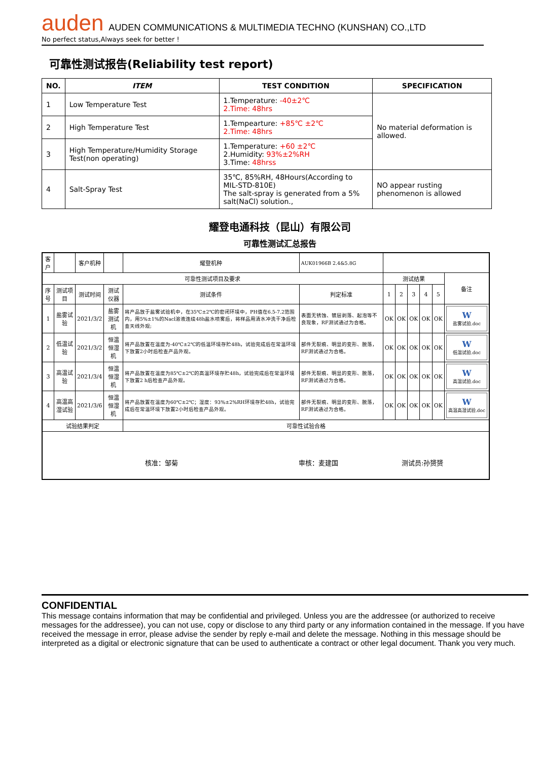auden AUDEN COMMUNICATIONS & MULTIMEDIA TECHNO (KUNSHAN) CO.,LTD
No perfect status,Always seek for better !
可靠性测试报告(Reliability test report)
| NO. | ITEM | TEST CONDITION | SPECIFICATION |
| --- | --- | --- | --- |
| 1 | Low Temperature Test | 1.Temperature: -40±2℃ 2.Time: 48hrs | No material deformation is allowed. |
| 2 | High Temperature Test | 1.Tempearture: +85℃ ±2℃ 2.Time: 48hrs | |
| 3 | High Temperature/Humidity Storage Test(non operating) | 1.Temperature: +60 ±2℃ 2.Humidity: 93%±2%RH 3.Time: 48hrss | |
| 4 | Salt-Spray Test | 35℃, 85%RH, 48Hours(According to MIL-STD-810E) The salt-spray is generated from a 5% salt(NaCl) solution., | NO appear rusting phenomenon is allowed |
耀登电通科技（昆山）有限公司
可靠性测试汇总报告
| 客户 | | 客户机种 | | 耀登机种 | AUK01966B 2.4&5.8G | | | | | | |
| 可靠性测试项目及要求 | | | | | | 测试结果 | | | | | 备注 |
| 序号 | 测试项目 | 测试时间 | 测试仪器 | 测试条件 | 判定标准 | 1 | 2 | 3 | 4 | 5 | |
| 1 | 盐雾试验 | 2021/3/2 | 盐雾测试机 | 将产品放于盐雾试验机中，在35℃±2℃的密闭环境中，PH值在6.5-7.2范围内，用5%±1%的Nacl溶液连续48h盐水喷雾后，将样品用清水冲洗干净后检查天线外观; | 表面无锈蚀、镀层剥落、起泡等不良现象，RF测试通过为合格。 | OK | OK | OK | OK | OK | W 盐雾试验.doc |
| 2 | 低温试验 | 2021/3/2 | 恒温恒湿机 | 将产品放置在温度为-40℃±2℃的低温环境存贮48h，试验完成后在常温环境下放置2小时后检查产品外观。 | 部件无裂痕、明显的变形、脱落，RF测试通过为合格。 | OK | OK | OK | OK | OK | W 低温试验.doc |
| 3 | 高温试验 | 2021/3/4 | 恒温恒湿机 | 将产品放置在温度为85℃±2℃的高温环境存贮48h，试验完成后在常温环境下放置2 h后检查产品外观。 | 部件无裂痕、明显的变形、脱落，RF测试通过为合格。 | OK | OK | OK | OK | OK | W 高温试验.doc |
| 4 | 高温高湿试验 | 2021/3/6 | 恒温恒湿机 | 将产品放置在温度为60℃±2℃；湿度：93%±2%RH环境存贮48h，试验完成后在常温环境下放置2小时后检查产品外观。 | 部件无裂痕、明显的变形、脱落，RF测试通过为合格。 | OK | OK | OK | OK | OK | W 高温高湿试验.doc |
| 试验结果判定 | | | | 可靠性试验合格 | | | | | | | |
| 核准：邹菊 审核：麦建国 测试员:孙赟赟 | | | | | | | | | | | |
CONFIDENTIAL
This message contains information that may be confidential and privileged. Unless you are the addressee (or authorized to receive messages for the addressee), you can not use, copy or disclose to any third party or any information contained in the message. If you have received the message in error, please advise the sender by reply e-mail and delete the message. Nothing in this message should be interpreted as a digital or electronic signature that can be used to authenticate a contract or other legal document. Thank you very much.